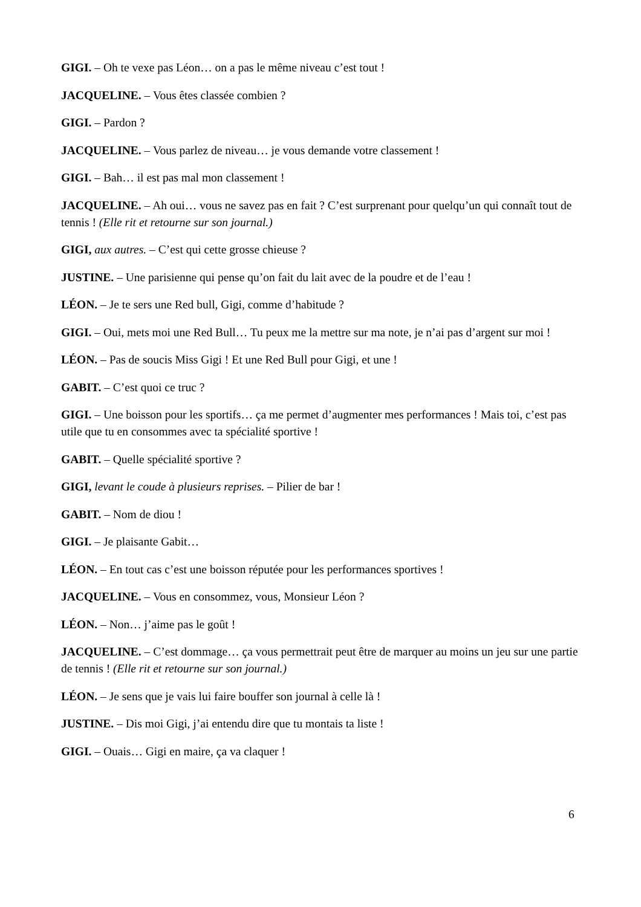GIGI. – Oh te vexe pas Léon… on a pas le même niveau c’est tout !
JACQUELINE. – Vous êtes classée combien ?
GIGI. – Pardon ?
JACQUELINE. – Vous parlez de niveau… je vous demande votre classement !
GIGI. – Bah… il est pas mal mon classement !
JACQUELINE. – Ah oui… vous ne savez pas en fait ? C’est surprenant pour quelqu’un qui connaît tout de tennis ! (Elle rit et retourne sur son journal.)
GIGI, aux autres. – C’est qui cette grosse chieuse ?
JUSTINE. – Une parisienne qui pense qu’on fait du lait avec de la poudre et de l’eau !
LÉON. – Je te sers une Red bull, Gigi, comme d’habitude ?
GIGI. – Oui, mets moi une Red Bull… Tu peux me la mettre sur ma note, je n’ai pas d’argent sur moi !
LÉON. – Pas de soucis Miss Gigi ! Et une Red Bull pour Gigi, et une !
GABIT. – C’est quoi ce truc ?
GIGI. – Une boisson pour les sportifs… ça me permet d’augmenter mes performances ! Mais toi, c’est pas utile que tu en consommes avec ta spécialité sportive !
GABIT. – Quelle spécialité sportive ?
GIGI, levant le coude à plusieurs reprises. – Pilier de bar !
GABIT. – Nom de diou !
GIGI. – Je plaisante Gabit…
LÉON. – En tout cas c’est une boisson réputée pour les performances sportives !
JACQUELINE. – Vous en consommez, vous, Monsieur Léon ?
LÉON. – Non… j’aime pas le goût !
JACQUELINE. – C’est dommage… ça vous permettrait peut être de marquer au moins un jeu sur une partie de tennis ! (Elle rit et retourne sur son journal.)
LÉON. – Je sens que je vais lui faire bouffer son journal à celle là !
JUSTINE. – Dis moi Gigi, j’ai entendu dire que tu montais ta liste !
GIGI. – Ouais… Gigi en maire, ça va claquer !
6